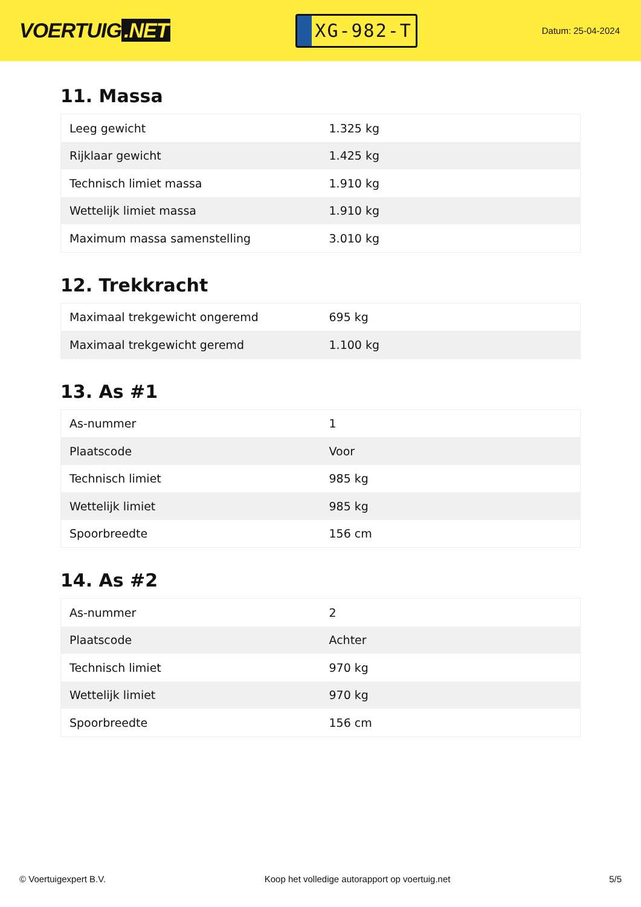VOERTUIG.NET
XG-982-T
Datum: 25-04-2024
11. Massa
| Leeg gewicht | 1.325 kg |
| Rijklaar gewicht | 1.425 kg |
| Technisch limiet massa | 1.910 kg |
| Wettelijk limiet massa | 1.910 kg |
| Maximum massa samenstelling | 3.010 kg |
12. Trekkracht
| Maximaal trekgewicht ongeremd | 695 kg |
| Maximaal trekgewicht geremd | 1.100 kg |
13. As #1
| As-nummer | 1 |
| Plaatscode | Voor |
| Technisch limiet | 985 kg |
| Wettelijk limiet | 985 kg |
| Spoorbreedte | 156 cm |
14. As #2
| As-nummer | 2 |
| Plaatscode | Achter |
| Technisch limiet | 970 kg |
| Wettelijk limiet | 970 kg |
| Spoorbreedte | 156 cm |
© Voertuigexpert B.V. Koop het volledige autorapport op voertuig.net 5/5